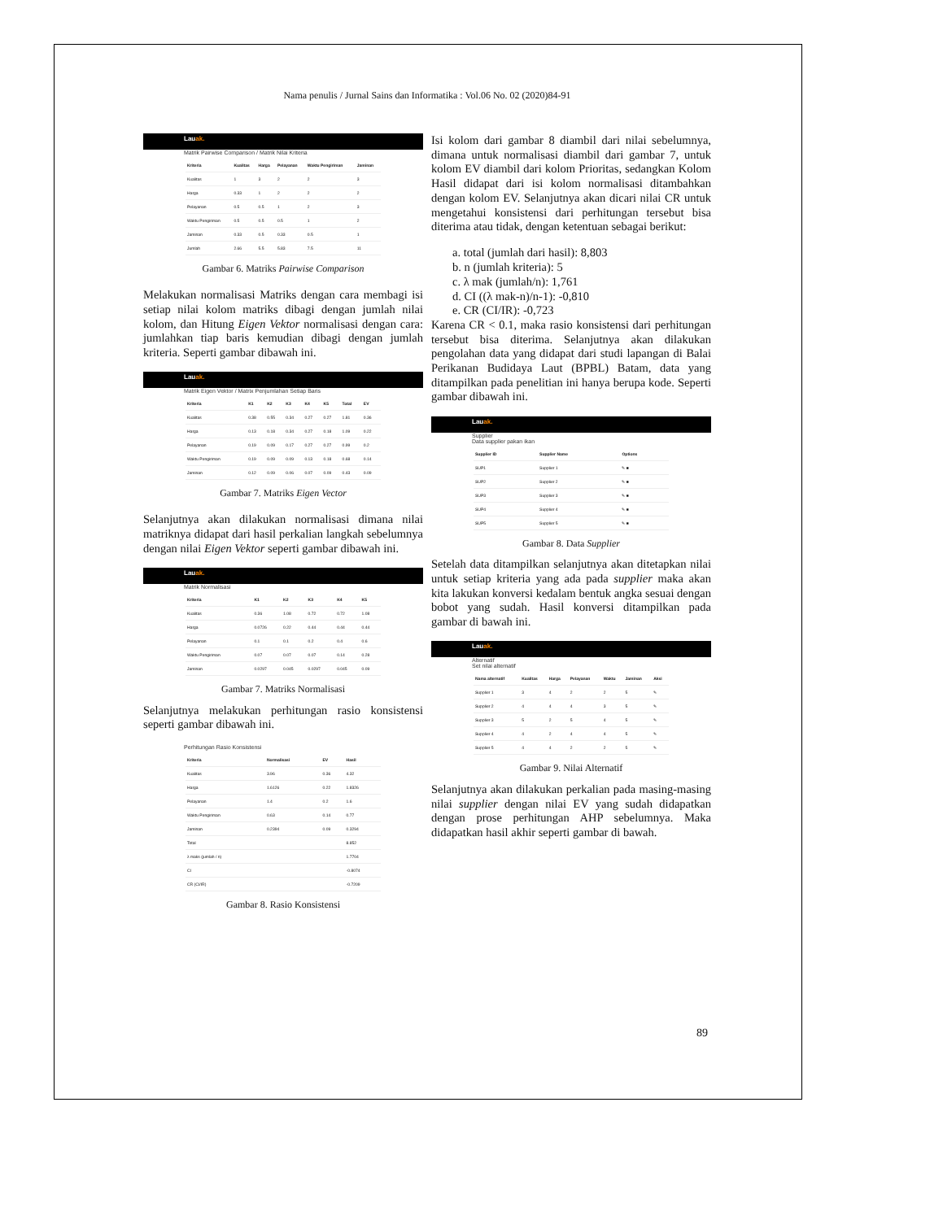Nama penulis / Jurnal Sains dan Informatika : Vol.06 No. 02 (2020)84-91
Lauak.
Matrik Pairwise Comparison / Matrik Nilai Kriteria
| Kriteria | Kualitas | Harga | Pelayanan | Waktu Pengiriman | Jaminan |
| --- | --- | --- | --- | --- | --- |
| Kualitas | 1 | 3 | 2 | 2 | 3 |
| Harga | 0.33 | 1 | 2 | 2 | 2 |
| Pelayanan | 0.5 | 0.5 | 1 | 2 | 3 |
| Waktu Pengiriman | 0.5 | 0.5 | 0.5 | 1 | 2 |
| Jaminan | 0.33 | 0.5 | 0.33 | 0.5 | 1 |
| Jumlah | 2.66 | 5.5 | 5.83 | 7.5 | 11 |
Gambar 6. Matriks Pairwise Comparison
Melakukan normalisasi Matriks dengan cara membagi isi setiap nilai kolom matriks dibagi dengan jumlah nilai kolom, dan Hitung Eigen Vektor normalisasi dengan cara: jumlahkan tiap baris kemudian dibagi dengan jumlah kriteria. Seperti gambar dibawah ini.
Lauak.
Matrik Eigen Vektor / Matrix Penjumlahan Setiap Baris
| Kriteria | K1 | K2 | K3 | K4 | K5 | Total | EV |
| --- | --- | --- | --- | --- | --- | --- | --- |
| Kualitas | 0.38 | 0.55 | 0.34 | 0.27 | 0.27 | 1.81 | 0.36 |
| Harga | 0.13 | 0.18 | 0.34 | 0.27 | 0.18 | 1.09 | 0.22 |
| Pelayanan | 0.19 | 0.09 | 0.17 | 0.27 | 0.27 | 0.99 | 0.2 |
| Waktu Pengiriman | 0.19 | 0.09 | 0.09 | 0.13 | 0.18 | 0.68 | 0.14 |
| Jaminan | 0.12 | 0.09 | 0.06 | 0.07 | 0.09 | 0.43 | 0.09 |
Gambar 7. Matriks Eigen Vector
Selanjutnya akan dilakukan normalisasi dimana nilai matriknya didapat dari hasil perkalian langkah sebelumnya dengan nilai Eigen Vektor seperti gambar dibawah ini.
Lauak.
Matrik Normalisasi
| Kriteria | K1 | K2 | K3 | K4 | K5 |
| --- | --- | --- | --- | --- | --- |
| Kualitas | 0.36 | 1.08 | 0.72 | 0.72 | 1.08 |
| Harga | 0.0726 | 0.22 | 0.44 | 0.44 | 0.44 |
| Pelayanan | 0.1 | 0.1 | 0.2 | 0.4 | 0.6 |
| Waktu Pengiriman | 0.07 | 0.07 | 0.07 | 0.14 | 0.28 |
| Jaminan | 0.0297 | 0.045 | 0.0297 | 0.045 | 0.09 |
Gambar 7. Matriks Normalisasi
Selanjutnya melakukan perhitungan rasio konsistensi seperti gambar dibawah ini.
Perhitungan Rasio Konsistensi
| Kriteria | Normalisasi | EV | Hasil |
| --- | --- | --- | --- |
| Kualitas | 3.96 | 0.36 | 4.32 |
| Harga | 1.6126 | 0.22 | 1.8326 |
| Pelayanan | 1.4 | 0.2 | 1.6 |
| Waktu Pengiriman | 0.63 | 0.14 | 0.77 |
| Jaminan | 0.2394 | 0.09 | 0.3294 |
| Total | | | 8.852 |
| λ maks (jumlah / n) | | | 1.7704 |
| CI | | | -0.8074 |
| CR (CI/IR) | | | -0.7209 |
Gambar 8. Rasio Konsistensi
Isi kolom dari gambar 8 diambil dari nilai sebelumnya, dimana untuk normalisasi diambil dari gambar 7, untuk kolom EV diambil dari kolom Prioritas, sedangkan Kolom Hasil didapat dari isi kolom normalisasi ditambahkan dengan kolom EV. Selanjutnya akan dicari nilai CR untuk mengetahui konsistensi dari perhitungan tersebut bisa diterima atau tidak, dengan ketentuan sebagai berikut:
a. total (jumlah dari hasil): 8,803
b. n (jumlah kriteria): 5
c. λ mak (jumlah/n): 1,761
d. CI ((λ mak-n)/n-1): -0,810
e. CR (CI/IR): -0,723
Karena CR < 0.1, maka rasio konsistensi dari perhitungan tersebut bisa diterima. Selanjutnya akan dilakukan pengolahan data yang didapat dari studi lapangan di Balai Perikanan Budidaya Laut (BPBL) Batam, data yang ditampilkan pada penelitian ini hanya berupa kode. Seperti gambar dibawah ini.
Lauak.
Supplier
Data supplier pakan ikan
| Supplier ID | Supplier Name | Options |
| --- | --- | --- |
| SUP1 | Supplier 1 | ✎ ■ |
| SUP2 | Supplier 2 | ✎ ■ |
| SUP3 | Supplier 3 | ✎ ■ |
| SUP4 | Supplier 4 | ✎ ■ |
| SUP5 | Supplier 5 | ✎ ■ |
Gambar 8. Data Supplier
Setelah data ditampilkan selanjutnya akan ditetapkan nilai untuk setiap kriteria yang ada pada supplier maka akan kita lakukan konversi kedalam bentuk angka sesuai dengan bobot yang sudah. Hasil konversi ditampilkan pada gambar di bawah ini.
Lauak.
Alternatif
Set nilai alternatif
| Nama alternatif | Kualitas | Harga | Pelayanan | Waktu | Jaminan | Aksi |
| --- | --- | --- | --- | --- | --- | --- |
| Supplier 1 | 3 | 4 | 2 | 2 | 5 | ✎ |
| Supplier 2 | 4 | 4 | 4 | 3 | 5 | ✎ |
| Supplier 3 | 5 | 2 | 5 | 4 | 5 | ✎ |
| Supplier 4 | 4 | 2 | 4 | 4 | 5 | ✎ |
| Supplier 5 | 4 | 4 | 2 | 2 | 5 | ✎ |
Gambar 9. Nilai Alternatif
Selanjutnya akan dilakukan perkalian pada masing-masing nilai supplier dengan nilai EV yang sudah didapatkan dengan prose perhitungan AHP sebelumnya. Maka didapatkan hasil akhir seperti gambar di bawah.
89